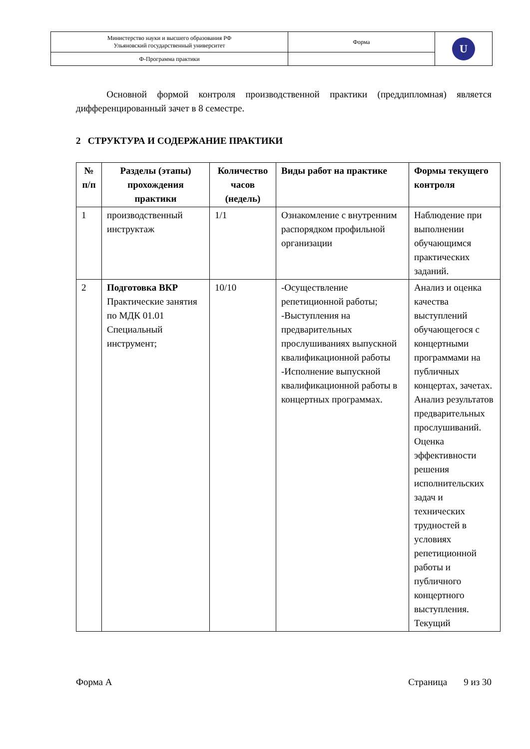| Министерство науки и высшего образования РФ Ульяновский государственный университет | Форма | U |
| Ф-Программа практики | | |
Основной формой контроля производственной практики (преддипломная) является дифференцированный зачет в 8 семестре.
2 СТРУКТУРА И СОДЕРЖАНИЕ ПРАКТИКИ
| № п/п | Разделы (этапы) прохождения практики | Количество часов (недель) | Виды работ на практике | Формы текущего контроля |
| --- | --- | --- | --- | --- |
| 1 | производственный инструктаж | 1/1 | Ознакомление с внутренним распорядком профильной организации | Наблюдение при выполнении обучающимся практических заданий. |
| 2 | Подготовка ВКР Практические занятия по МДК 01.01 Специальный инструмент; | 10/10 | -Осуществление репетиционной работы; -Выступления на предварительных прослушиваниях выпускной квалификационной работы -Исполнение выпускной квалификационной работы в концертных программах. | Анализ и оценка качества выступлений обучающегося с концертными программами на публичных концертах, зачетах. Анализ результатов предварительных прослушиваний. Оценка эффективности решения исполнительских задач и технических трудностей в условиях репетиционной работы и публичного концертного выступления. Текущий |
Форма А Страница 9 из 30